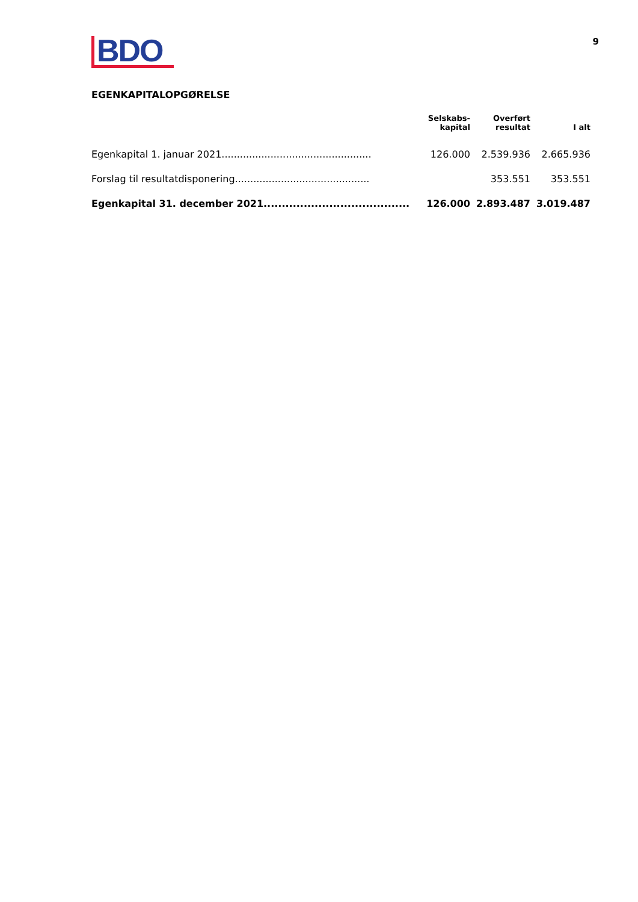BDO
9
EGENKAPITALOPGØRELSE
| | Selskabs- kapital | Overført resultat | I alt |
| --- | --- | --- | --- |
| Egenkapital 1. januar 2021................................................. | 126.000 | 2.539.936 | 2.665.936 |
| Forslag til resultatdisponering............................................ | | 353.551 | 353.551 |
| Egenkapital 31. december 2021........................................ | 126.000 | 2.893.487 | 3.019.487 |